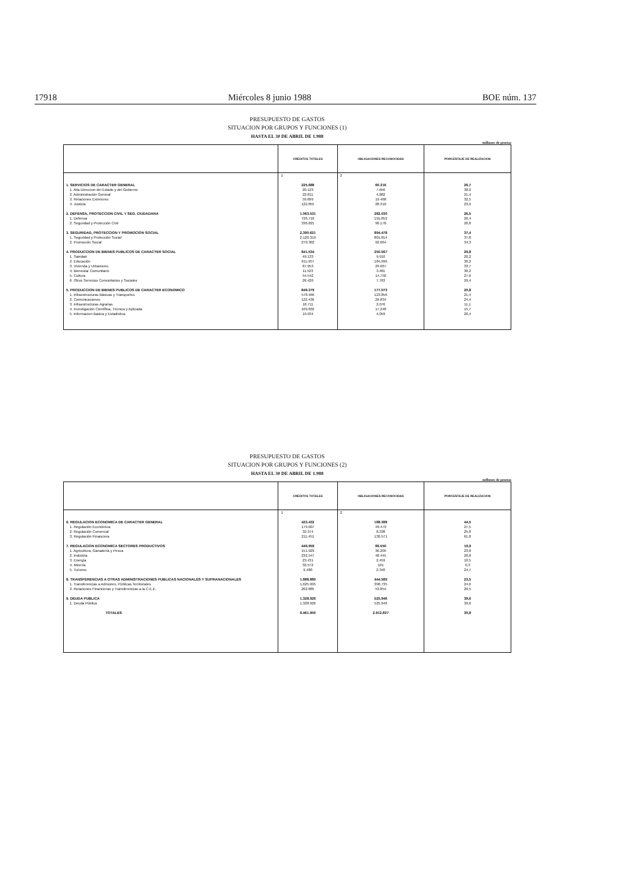17918 Miércoles 8 junio 1988 BOE núm. 137
PRESUPUESTO DE GASTOS
SITUACION POR GRUPOS Y FUNCIONES (1)
HASTA EL 30 DE ABRIL DE 1.988
millones de pesetas
| | CREDITOS TOTALES | OBLIGACIONES RECONOCIDAS | PORCENTAJE DE REALIZACION |
| --- | --- | --- | --- |
| | 1 | 2 | |
| 1. SERVICIOS DE CARACTER GENERAL | 225.688 | 60.316 | 26,7 |
| 1. Alta Direccion del Estado y del Gobierno | 20.123 | 7.656 | 38,0 |
| 2. Administración General | 22.811 | 4.882 | 21,4 |
| 3. Relaciones Exteriores | 59.899 | 19.468 | 32,5 |
| 4. Justicia | 122.855 | 28.310 | 23,0 |
| 2. DEFENSA, PROTECCION CIVIL Y SEG. CIUDADANA | 1.063.531 | 282.030 | 26,5 |
| 1. Defensa | 726.710 | 191.852 | 26,4 |
| 2. Seguridad y Protección Civil | 336.821 | 90.178 | 26,8 |
| 3. SEGURIDAD, PROTECCION Y PROMOCION SOCIAL | 2.390.621 | 894.478 | 37,4 |
| 1. Seguridad y Protección Social | 2.120.319 | 801.814 | 37,8 |
| 2. Promoción Social | 270.302 | 92.664 | 34,3 |
| 4. PRODUCCION DE BIENES PUBLICOS DE CARACTER SOCIAL | 841.534 | 250.567 | 29,8 |
| 1. Sanidad | 49.133 | 9.910 | 20,2 |
| 2. Educación | 611.957 | 184.996 | 30,2 |
| 3. Vivienda y Urbanismo | 87.953 | 29.667 | 33,7 |
| 4. Bienestar Comunitario | 11.523 | 3.481 | 30,2 |
| 5. Cultura | 54.542 | 14.750 | 27,0 |
| 6. Otros Servicios Comunitarios y Sociales | 26.426 | 7.763 | 29,4 |
| 5. PRODUCCION DE BIENES PUBLICOS DE CARACTER ECONOMICO | 849.379 | 177.073 | 20,8 |
| 1. Infraestructuras Básicas y Transportes | 578.466 | 123.856 | 21,4 |
| 2. Comunicaciones | 122.436 | 29.834 | 24,4 |
| 3. Infraestructuras Agrarias | 18.711 | 2.076 | 11,1 |
| 4. Investigación Científica, Técnica y Aplicada | 109.832 | 17.248 | 15,7 |
| 5. Informacion Basica y Estadistica | 19.934 | 4.059 | 20,4 |
PRESUPUESTO DE GASTOS
SITUACION POR GRUPOS Y FUNCIONES (2)
HASTA EL 30 DE ABRIL DE 1.988
millones de pesetas
| | CREDITOS TOTALES | OBLIGACIONES RECONOCIDAS | PORCENTAJE DE REALIZACION |
| --- | --- | --- | --- |
| | 1 | 2 | |
| 6. REGULACION ECONOMICA DE CARACTER GENERAL | 423.432 | 188.388 | 44,5 |
| 1. Regulación Económica | 179.607 | 49.479 | 27,5 |
| 2. Regulación Comercial | 32.374 | 8.338 | 25,8 |
| 3. Regulación Financiera | 211.451 | 130.571 | 61,8 |
| 7. REGULACION ECONOMICA SECTORES PRODUCTIVOS | 449.959 | 89.550 | 19,9 |
| 1. Agricultura, Ganadería y Pesca | 151.929 | 36.205 | 23,8 |
| 2. Industria | 232.547 | 48.445 | 20,8 |
| 3. Energía | 23.431 | 2.459 | 10,5 |
| 4. Minería | 32.572 | 101 | 0,3 |
| 5. Turismo | 9.480 | 2.340 | 24,7 |
| 8. TRANSFERENCIAS A OTRAS ADMINISTRACIONES PUBLICAS NACIONALES Y SUPRANACIONALES | 1.888.880 | 444.589 | 23,5 |
| 1. Transferencias a Admones. Públicas Territoriales | 1.625.995 | 390.735 | 24,0 |
| 2. Relaciones Financieras y Transferencias a la C.E.E. | 262.885 | 53.854 | 20,5 |
| 9. DEUDA PUBLICA | 1.328.926 | 525.946 | 39,6 |
| 1. Deuda Pública | 1.328.926 | 525.946 | 39,6 |
| TOTALES | 9.461.950 | 2.912.837 | 30,8 |